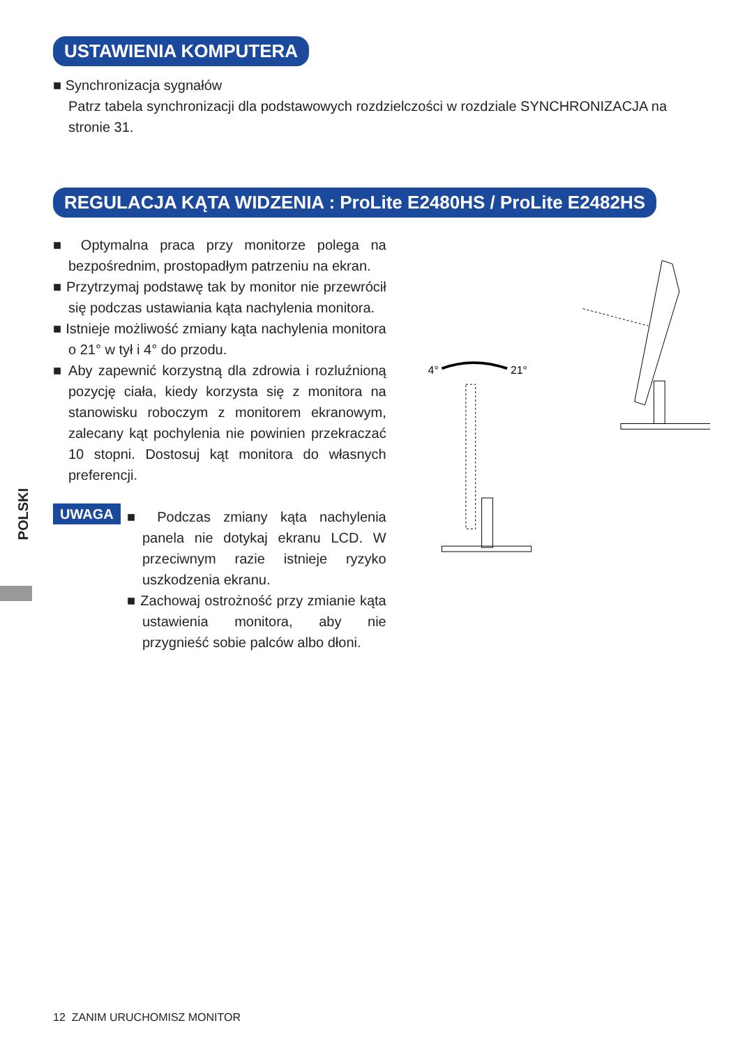POLSKI
USTAWIENIA KOMPUTERA
■ Synchronizacja sygnałów
Patrz tabela synchronizacji dla podstawowych rozdzielczości w rozdziale SYNCHRONIZACJA na stronie 31.
REGULACJA KĄTA WIDZENIA : ProLite E2480HS / ProLite E2482HS
■ Optymalna praca przy monitorze polega na bezpośrednim, prostopadłym patrzeniu na ekran.
■ Przytrzymaj podstawę tak by monitor nie przewrócił się podczas ustawiania kąta nachylenia monitora.
■ Istnieje możliwość zmiany kąta nachylenia monitora o 21° w tył i 4° do przodu.
■ Aby zapewnić korzystną dla zdrowia i rozluźnioną pozycję ciała, kiedy korzysta się z monitora na stanowisku roboczym z monitorem ekranowym, zalecany kąt pochylenia nie powinien przekraczać 10 stopni. Dostosuj kąt monitora do własnych preferencji.
UWAGA
■ Podczas zmiany kąta nachylenia panela nie dotykaj ekranu LCD. W przeciwnym razie istnieje ryzyko uszkodzenia ekranu.
■ Zachowaj ostrożność przy zmianie kąta ustawienia monitora, aby nie przygnieść sobie palców albo dłoni.
4°
21°
12 ZANIM URUCHOMISZ MONITOR